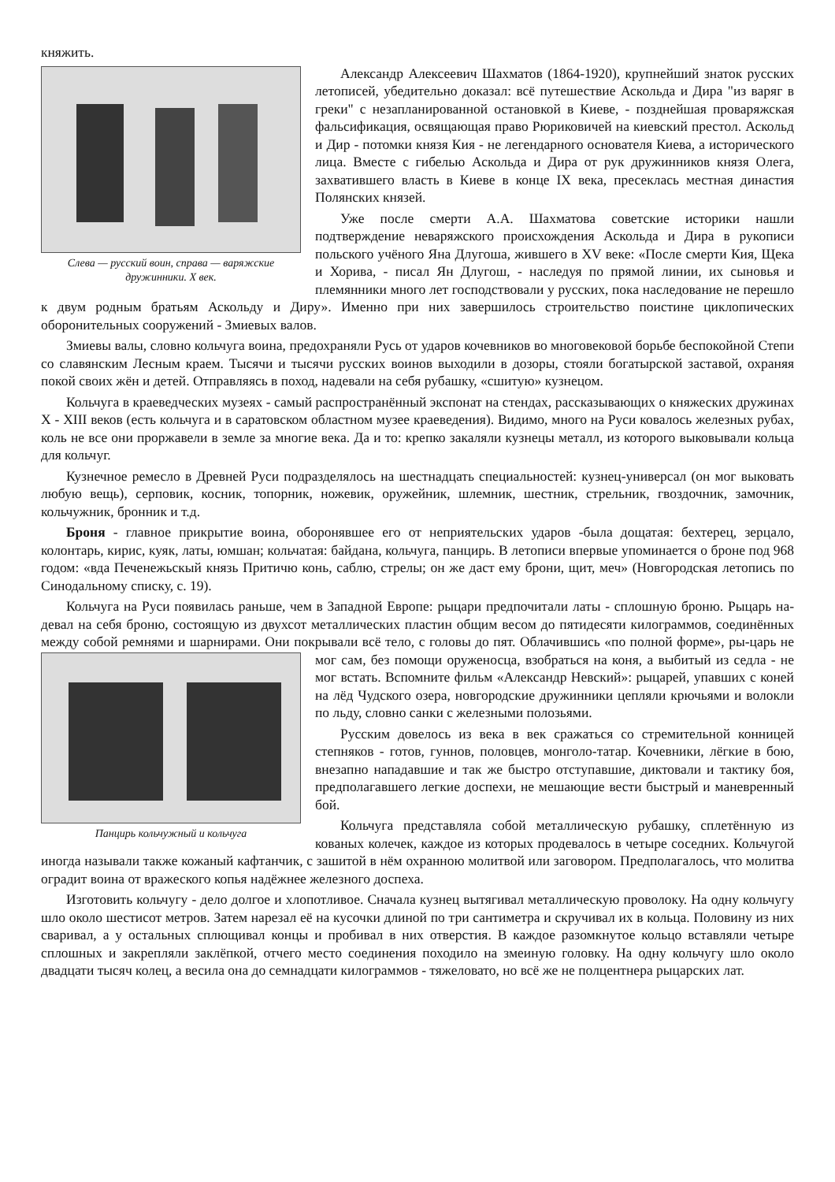княжить.
Слева — русский воин, справа — варяжские дружинники. X век.
Александр Алексеевич Шахматов (1864-1920), крупнейший знаток русских летописей, убедительно доказал: всё путешествие Аскольда и Дира "из варяг в греки" с незапланированной остановкой в Киеве, - позднейшая проваряжская фальсификация, освящающая право Рюриковичей на киевский престол. Аскольд и Дир - потомки князя Кия - не легендарного основателя Киева, а исторического лица. Вместе с гибелью Аскольда и Дира от рук дружинников князя Олега, захватившего власть в Киеве в конце IX века, пресеклась местная династия Полянских князей.
Уже после смерти А.А. Шахматова советские историки нашли подтверждение неваряжского происхождения Аскольда и Дира в рукописи польского учёного Яна Длугоша, жившего в XV веке: «После смерти Кия, Щека и Хорива, - писал Ян Длугош, - наследуя по прямой линии, их сыновья и племянники много лет господствовали у русских, пока наследование не перешло к двум родным братьям Аскольду и Диру». Именно при них завершилось строительство поистине циклопических оборонительных сооружений - Змиевых валов.
Змиевы валы, словно кольчуга воина, предохраняли Русь от ударов кочевников во многовековой борьбе беспокойной Степи со славянским Лесным краем. Тысячи и тысячи русских воинов выходили в дозоры, стояли богатырской заставой, охраняя покой своих жён и детей. Отправляясь в поход, надевали на себя рубашку, «сшитую» кузнецом.
Кольчуга в краеведческих музеях - самый распространённый экспонат на стендах, рассказывающих о княжеских дружинах X - XIII веков (есть кольчуга и в саратовском областном музее краеведения). Видимо, много на Руси ковалось железных рубах, коль не все они проржавели в земле за многие века. Да и то: крепко закаляли кузнецы металл, из которого выковывали кольца для кольчуг.
Кузнечное ремесло в Древней Руси подразделялось на шестнадцать специальностей: кузнец-универсал (он мог выковать любую вещь), серповик, косник, топорник, ножевик, оружейник, шлемник, шестник, стрельник, гвоздочник, замочник, кольчужник, бронник и т.д.
Броня - главное прикрытие воина, оборонявшее его от неприятельских ударов -была дощатая: бехтерец, зерцало, колонтарь, кирис, куяк, латы, юмшан; кольчатая: байдана, кольчуга, панцирь. В летописи впервые упоминается о броне под 968 годом: «вда Печенежьскый князь Притичю конь, саблю, стрелы; он же даст ему брони, щит, меч» (Новгородская летопись по Синодальному списку, с. 19).
Кольчуга на Руси появилась раньше, чем в Западной Европе: рыцари предпочитали латы - сплошную броню. Рыцарь на-девал на себя броню, состоящую из двухсот металлических пластин общим весом до пятидесяти килограммов, соединённых между собой ремнями и шарнирами. Они покрывали всё тело, с головы до пят. Облачившись «по полной форме», ры-царь не мог сам, без помощи оруженосца, взобраться на Панцирь кольчужный и кольчуга коня, а выбитый из седла - не мог встать. Вспомните фильм «Александр Невский»: рыцарей, упавших с коней на лёд Чудского озера, новгородские дружинники цепляли крючьями и волокли по льду, словно санки с железными полозьями.
Русским довелось из века в век сражаться со стремительной конницей степняков - готов, гуннов, половцев, монголо-татар. Кочевники, лёгкие в бою, внезапно нападавшие и так же быстро отступавшие, диктовали и тактику боя, предполагавшего легкие доспехи, не мешающие вести быстрый и маневренный бой.
Кольчуга представляла собой металлическую рубашку, сплетённую из кованых колечек, каждое из которых продевалось в четыре соседних. Кольчугой иногда называли также кожаный кафтанчик, с зашитой в нём охранною молитвой или заговором. Предполагалось, что молитва оградит воина от вражеского копья надёжнее железного доспеха.
Изготовить кольчугу - дело долгое и хлопотливое. Сначала кузнец вытягивал металлическую проволоку. На одну кольчугу шло около шестисот метров. Затем нарезал её на кусочки длиной по три сантиметра и скручивал их в кольца. Половину из них сваривал, а у остальных сплющивал концы и пробивал в них отверстия. В каждое разомкнутое кольцо вставляли четыре сплошных и закрепляли заклёпкой, отчего место соединения походило на змеиную головку. На одну кольчугу шло около двадцати тысяч колец, а весила она до семнадцати килограммов - тяжеловато, но всё же не полцентнера рыцарских лат.